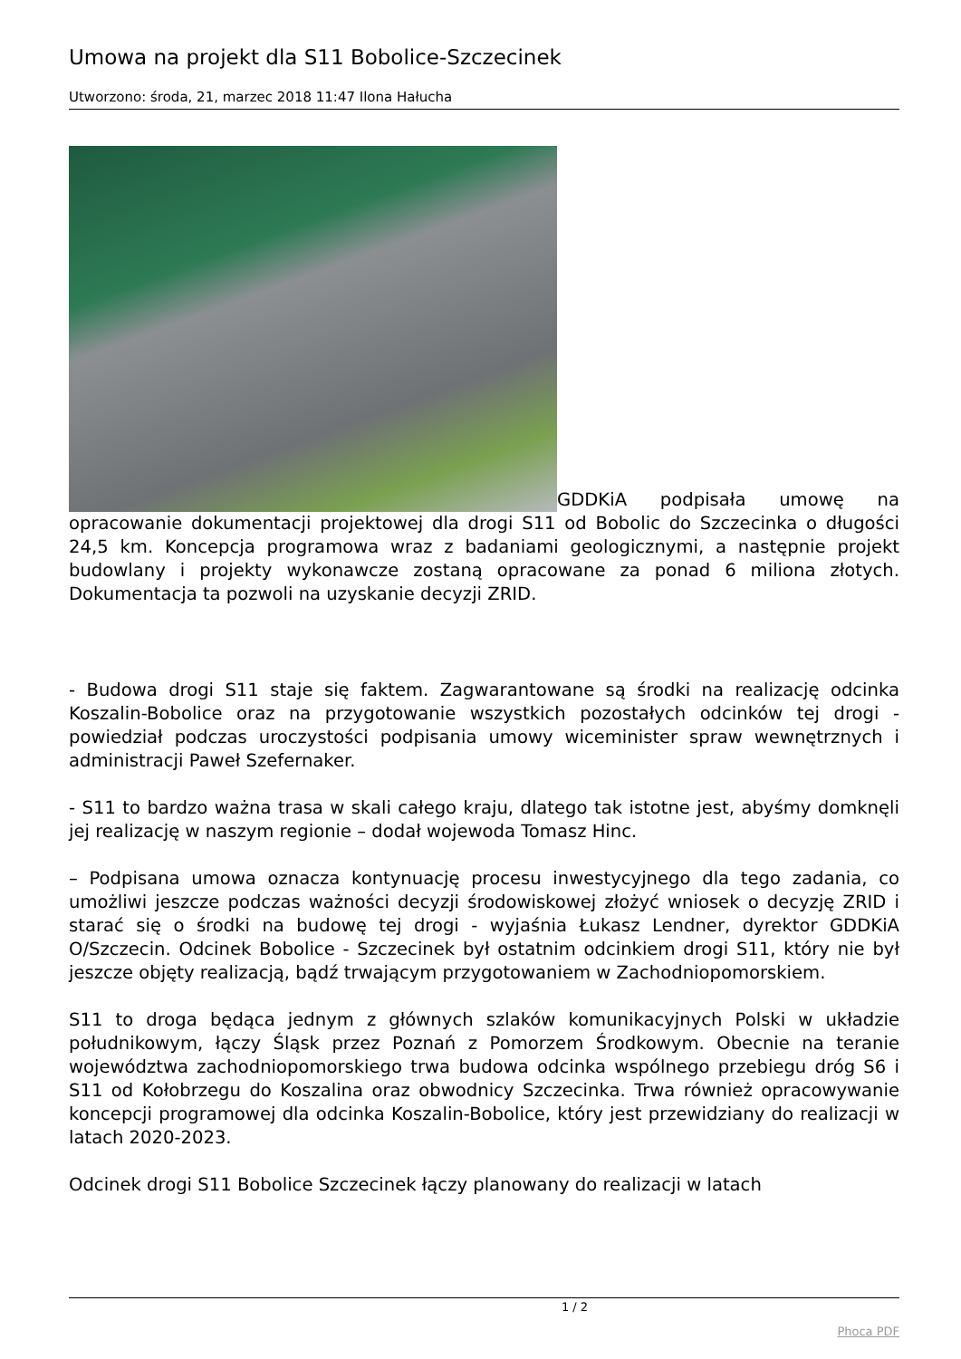Umowa na projekt dla S11 Bobolice-Szczecinek
Utworzono: środa, 21, marzec 2018 11:47 Ilona Hałucha
GDDKiA podpisała umowę na opracowanie dokumentacji projektowej dla drogi S11 od Bobolic do Szczecinka o długości 24,5 km. Koncepcja programowa wraz z badaniami geologicznymi, a następnie projekt budowlany i projekty wykonawcze zostaną opracowane za ponad 6 miliona złotych. Dokumentacja ta pozwoli na uzyskanie decyzji ZRID.
- Budowa drogi S11 staje się faktem. Zagwarantowane są środki na realizację odcinka Koszalin-Bobolice oraz na przygotowanie wszystkich pozostałych odcinków tej drogi - powiedział podczas uroczystości podpisania umowy wiceminister spraw wewnętrznych i administracji Paweł Szefernaker.
- S11 to bardzo ważna trasa w skali całego kraju, dlatego tak istotne jest, abyśmy domknęli jej realizację w naszym regionie – dodał wojewoda Tomasz Hinc.
– Podpisana umowa oznacza kontynuację procesu inwestycyjnego dla tego zadania, co umożliwi jeszcze podczas ważności decyzji środowiskowej złożyć wniosek o decyzję ZRID i starać się o środki na budowę tej drogi - wyjaśnia Łukasz Lendner, dyrektor GDDKiA O/Szczecin. Odcinek Bobolice - Szczecinek był ostatnim odcinkiem drogi S11, który nie był jeszcze objęty realizacją, bądź trwającym przygotowaniem w Zachodniopomorskiem.
S11 to droga będąca jednym z głównych szlaków komunikacyjnych Polski w układzie południkowym, łączy Śląsk przez Poznań z Pomorzem Środkowym. Obecnie na teranie województwa zachodniopomorskiego trwa budowa odcinka wspólnego przebiegu dróg S6 i S11 od Kołobrzegu do Koszalina oraz obwodnicy Szczecinka. Trwa również opracowywanie koncepcji programowej dla odcinka Koszalin-Bobolice, który jest przewidziany do realizacji w latach 2020-2023.
Odcinek drogi S11 Bobolice Szczecinek łączy planowany do realizacji w latach
1 / 2
Phoca PDF